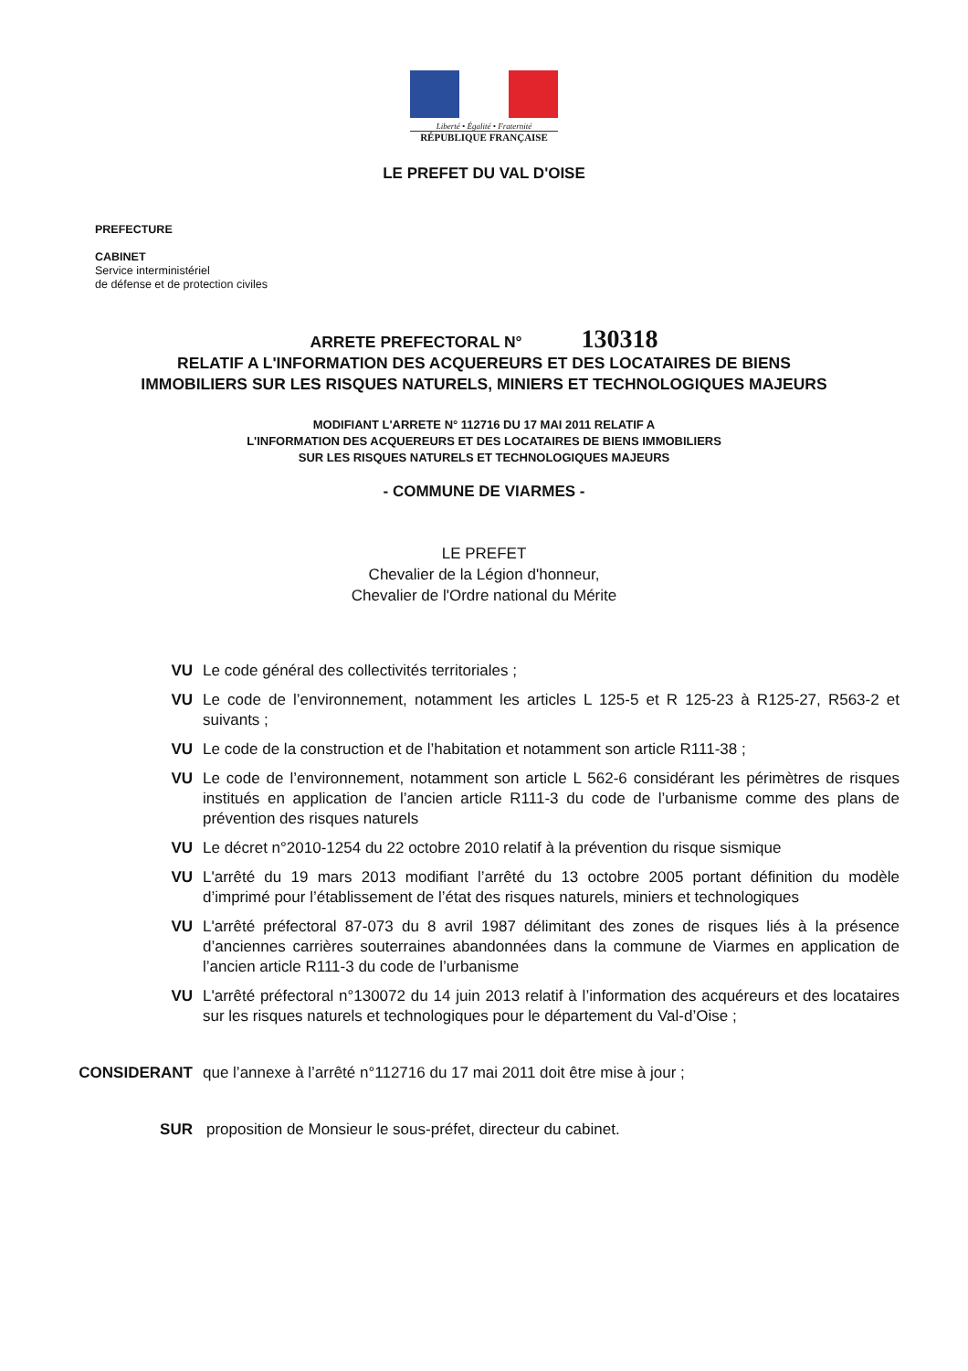Liberté • Égalité • Fraternité
RÉPUBLIQUE FRANÇAISE
LE PREFET DU VAL D'OISE
PREFECTURE
CABINET
Service interministériel
de défense et de protection civiles
ARRETE PREFECTORAL N° 130318
RELATIF A L'INFORMATION DES ACQUEREURS ET DES LOCATAIRES DE BIENS
IMMOBILIERS SUR LES RISQUES NATURELS, MINIERS ET TECHNOLOGIQUES MAJEURS
MODIFIANT L'ARRETE N° 112716 DU 17 MAI 2011 RELATIF A
L'INFORMATION DES ACQUEREURS ET DES LOCATAIRES DE BIENS IMMOBILIERS
SUR LES RISQUES NATURELS ET TECHNOLOGIQUES MAJEURS
- COMMUNE DE VIARMES -
LE PREFET
Chevalier de la Légion d'honneur,
Chevalier de l'Ordre national du Mérite
VU Le code général des collectivités territoriales ;
VU Le code de l’environnement, notamment les articles L 125-5 et R 125-23 à R125-27, R563-2 et suivants ;
VU Le code de la construction et de l’habitation et notamment son article R111-38 ;
VU Le code de l’environnement, notamment son article L 562-6 considérant les périmètres de risques institués en application de l’ancien article R111-3 du code de l’urbanisme comme des plans de prévention des risques naturels
VU Le décret n°2010-1254 du 22 octobre 2010 relatif à la prévention du risque sismique
VU L'arrêté du 19 mars 2013 modifiant l’arrêté du 13 octobre 2005 portant définition du modèle d’imprimé pour l’établissement de l’état des risques naturels, miniers et technologiques
VU L'arrêté préfectoral 87-073 du 8 avril 1987 délimitant des zones de risques liés à la présence d’anciennes carrières souterraines abandonnées dans la commune de Viarmes en application de l’ancien article R111-3 du code de l’urbanisme
VU L'arrêté préfectoral n°130072 du 14 juin 2013 relatif à l’information des acquéreurs et des locataires sur les risques naturels et technologiques pour le département du Val-d’Oise ;
CONSIDERANT que l’annexe à l’arrêté n°112716 du 17 mai 2011 doit être mise à jour ;
SUR proposition de Monsieur le sous-préfet, directeur du cabinet.